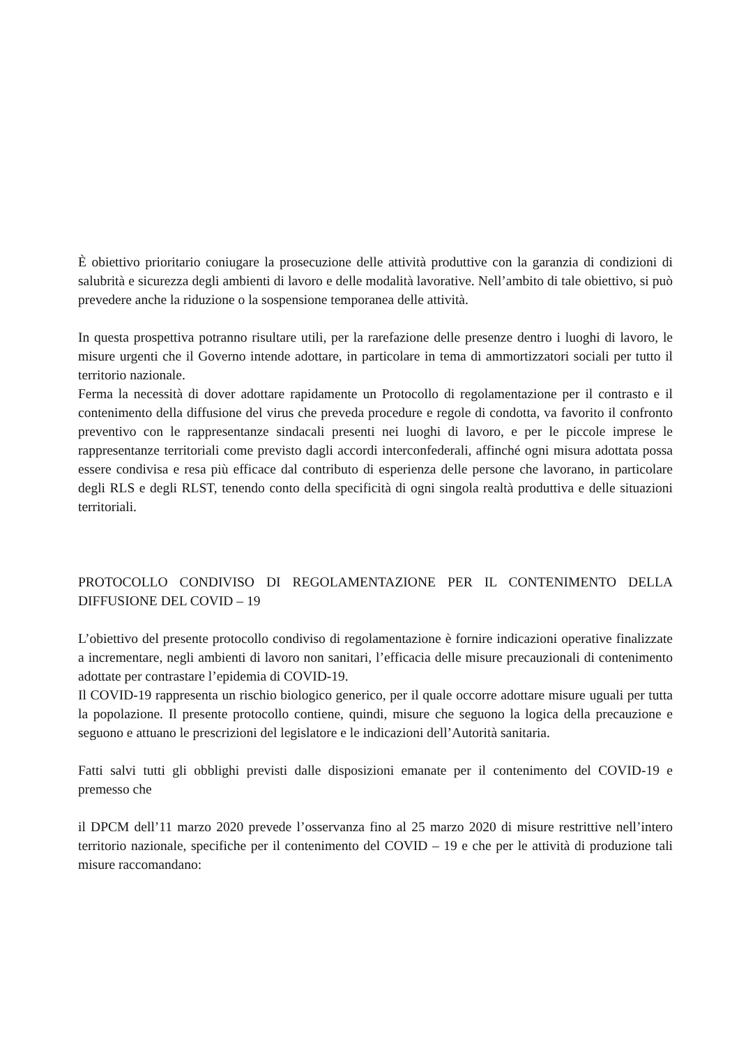È obiettivo prioritario coniugare la prosecuzione delle attività produttive con la garanzia di condizioni di salubrità e sicurezza degli ambienti di lavoro e delle modalità lavorative. Nell’ambito di tale obiettivo, si può prevedere anche la riduzione o la sospensione temporanea delle attività.
In questa prospettiva potranno risultare utili, per la rarefazione delle presenze dentro i luoghi di lavoro, le misure urgenti che il Governo intende adottare, in particolare in tema di ammortizzatori sociali per tutto il territorio nazionale.
Ferma la necessità di dover adottare rapidamente un Protocollo di regolamentazione per il contrasto e il contenimento della diffusione del virus che preveda procedure e regole di condotta, va favorito il confronto preventivo con le rappresentanze sindacali presenti nei luoghi di lavoro, e per le piccole imprese le rappresentanze territoriali come previsto dagli accordi interconfederali, affinché ogni misura adottata possa essere condivisa e resa più efficace dal contributo di esperienza delle persone che lavorano, in particolare degli RLS e degli RLST, tenendo conto della specificità di ogni singola realtà produttiva e delle situazioni territoriali.
PROTOCOLLO CONDIVISO DI REGOLAMENTAZIONE PER IL CONTENIMENTO DELLA DIFFUSIONE DEL COVID – 19
L’obiettivo del presente protocollo condiviso di regolamentazione è fornire indicazioni operative finalizzate a incrementare, negli ambienti di lavoro non sanitari, l’efficacia delle misure precauzionali di contenimento adottate per contrastare l’epidemia di COVID-19.
Il COVID-19 rappresenta un rischio biologico generico, per il quale occorre adottare misure uguali per tutta la popolazione. Il presente protocollo contiene, quindi, misure che seguono la logica della precauzione e seguono e attuano le prescrizioni del legislatore e le indicazioni dell’Autorità sanitaria.
Fatti salvi tutti gli obblighi previsti dalle disposizioni emanate per il contenimento del COVID-19 e premesso che
il DPCM dell’11 marzo 2020 prevede l’osservanza fino al 25 marzo 2020 di misure restrittive nell’intero territorio nazionale, specifiche per il contenimento del COVID – 19 e che per le attività di produzione tali misure raccomandano: